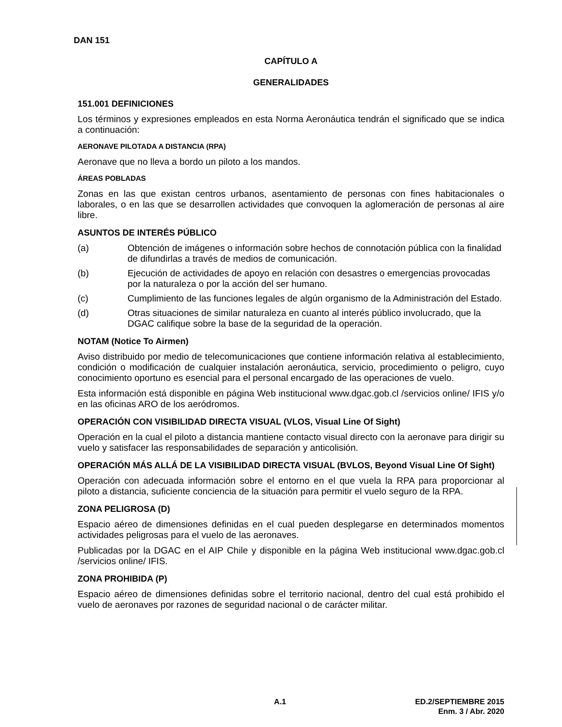DAN 151
CAPÍTULO A
GENERALIDADES
151.001 DEFINICIONES
Los términos y expresiones empleados en esta Norma Aeronáutica tendrán el significado que se indica a continuación:
AERONAVE PILOTADA A DISTANCIA (RPA)
Aeronave que no lleva a bordo un piloto a los mandos.
ÁREAS POBLADAS
Zonas en las que existan centros urbanos, asentamiento de personas con fines habitacionales o laborales, o en las que se desarrollen actividades que convoquen la aglomeración de personas al aire libre.
ASUNTOS DE INTERÉS PÚBLICO
(a) Obtención de imágenes o información sobre hechos de connotación pública con la finalidad de difundirlas a través de medios de comunicación.
(b) Ejecución de actividades de apoyo en relación con desastres o emergencias provocadas por la naturaleza o por la acción del ser humano.
(c) Cumplimiento de las funciones legales de algún organismo de la Administración del Estado.
(d) Otras situaciones de similar naturaleza en cuanto al interés público involucrado, que la DGAC califique sobre la base de la seguridad de la operación.
NOTAM (Notice To Airmen)
Aviso distribuido por medio de telecomunicaciones que contiene información relativa al establecimiento, condición o modificación de cualquier instalación aeronáutica, servicio, procedimiento o peligro, cuyo conocimiento oportuno es esencial para el personal encargado de las operaciones de vuelo.
Esta información está disponible en página Web institucional www.dgac.gob.cl /servicios online/ IFIS y/o en las oficinas ARO de los aeródromos.
OPERACIÓN CON VISIBILIDAD DIRECTA VISUAL (VLOS, Visual Line Of Sight)
Operación en la cual el piloto a distancia mantiene contacto visual directo con la aeronave para dirigir su vuelo y satisfacer las responsabilidades de separación y anticolisión.
OPERACIÓN MÁS ALLÁ DE LA VISIBILIDAD DIRECTA VISUAL (BVLOS, Beyond Visual Line Of Sight)
Operación con adecuada información sobre el entorno en el que vuela la RPA para proporcionar al piloto a distancia, suficiente conciencia de la situación para permitir el vuelo seguro de la RPA.
ZONA PELIGROSA (D)
Espacio aéreo de dimensiones definidas en el cual pueden desplegarse en determinados momentos actividades peligrosas para el vuelo de las aeronaves.
Publicadas por la DGAC en el AIP Chile y disponible en la página Web institucional www.dgac.gob.cl /servicios online/ IFIS.
ZONA PROHIBIDA (P)
Espacio aéreo de dimensiones definidas sobre el territorio nacional, dentro del cual está prohibido el vuelo de aeronaves por razones de seguridad nacional o de carácter militar.
A.1 ED.2/SEPTIEMBRE 2015
Enm. 3 / Abr. 2020